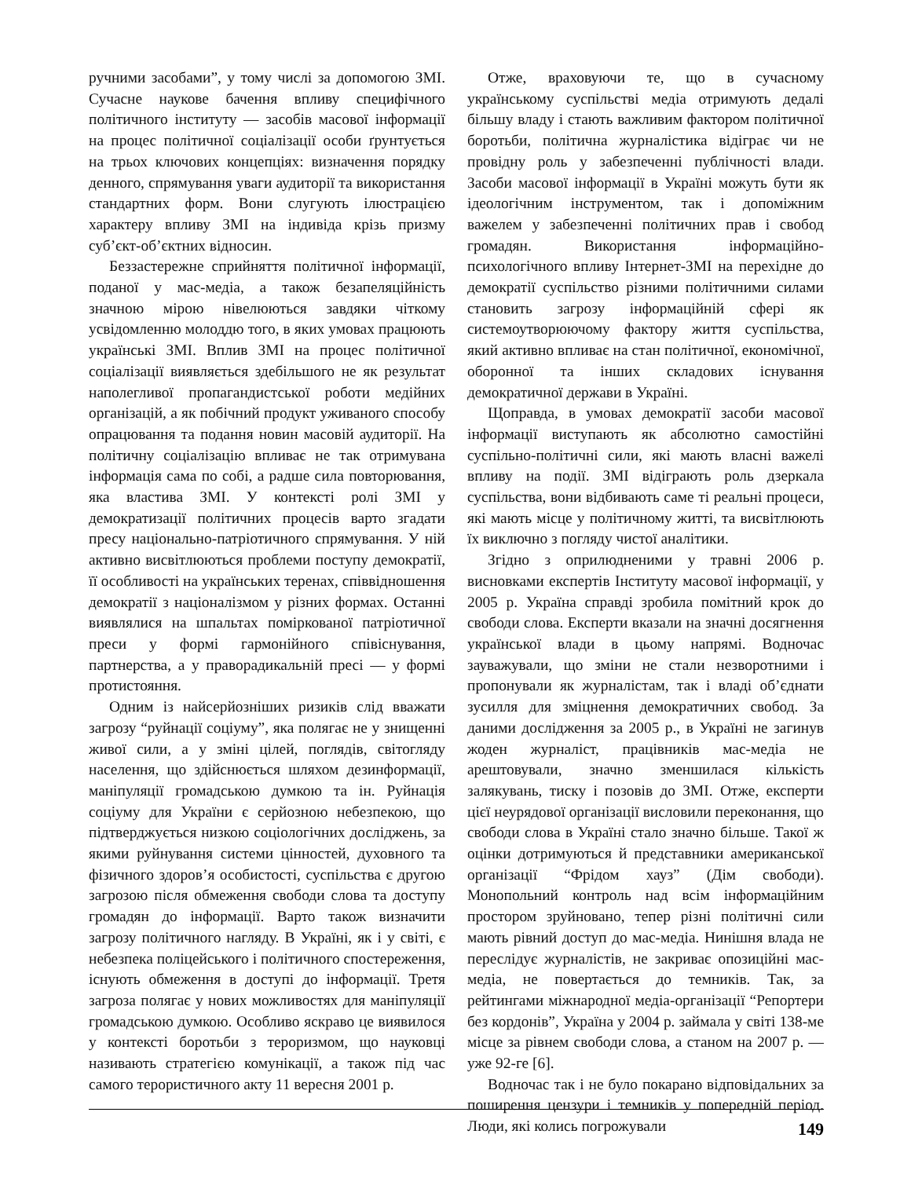ручними засобами”, у тому числі за допомогою ЗМІ. Сучасне наукове бачення впливу специфічного політичного інституту — засобів масової інформації на процес політичної соціалізації особи ґрунтується на трьох ключових концепціях: визначення порядку денного, спрямування уваги аудиторії та використання стандартних форм. Вони слугують ілюстрацією характеру впливу ЗМІ на індивіда крізь призму суб’єкт-об’єктних відносин.
Беззастережне сприйняття політичної інформації, поданої у мас-медіа, а також безапеляційність значною мірою нівелюються завдяки чіткому усвідомленню молоддю того, в яких умовах працюють українські ЗМІ. Вплив ЗМІ на процес політичної соціалізації виявляється здебільшого не як результат наполегливої пропагандистської роботи медійних організацій, а як побічний продукт уживаного способу опрацювання та подання новин масовій аудиторії. На політичну соціалізацію впливає не так отримувана інформація сама по собі, а радше сила повторювання, яка властива ЗМІ. У контексті ролі ЗМІ у демократизації політичних процесів варто згадати пресу національно-патріотичного спрямування. У ній активно висвітлюються проблеми поступу демократії, її особливості на українських теренах, співвідношення демократії з націоналізмом у різних формах. Останні виявлялися на шпальтах поміркованої патріотичної преси у формі гармонійного співіснування, партнерства, а у праворадикальній пресі — у формі протистояння.
Одним із найсерйозніших ризиків слід вважати загрозу “руйнації соціуму”, яка полягає не у знищенні живої сили, а у зміні цілей, поглядів, світогляду населення, що здійснюється шляхом дезинформації, маніпуляції громадською думкою та ін. Руйнація соціуму для України є серйозною небезпекою, що підтверджується низкою соціологічних досліджень, за якими руйнування системи цінностей, духовного та фізичного здоров’я особистості, суспільства є другою загрозою після обмеження свободи слова та доступу громадян до інформації. Варто також визначити загрозу політичного нагляду. В Україні, як і у світі, є небезпека поліцейського і політичного спостереження, існують обмеження в доступі до інформації. Третя загроза полягає у нових можливостях для маніпуляції громадською думкою. Особливо яскраво це виявилося у контексті боротьби з тероризмом, що науковці називають стратегією комунікації, а також під час самого терористичного акту 11 вересня 2001 р.
Отже, враховуючи те, що в сучасному українському суспільстві медіа отримують дедалі більшу владу і стають важливим фактором політичної боротьби, політична журналістика відіграє чи не провідну роль у забезпеченні публічності влади. Засоби масової інформації в Україні можуть бути як ідеологічним інструментом, так і допоміжним важелем у забезпеченні політичних прав і свобод громадян. Використання інформаційно-психологічного впливу Інтернет-ЗМІ на перехідне до демократії суспільство різними політичними силами становить загрозу інформаційній сфері як системоутворюючому фактору життя суспільства, який активно впливає на стан політичної, економічної, оборонної та інших складових існування демократичної держави в Україні.
Щоправда, в умовах демократії засоби масової інформації виступають як абсолютно самостійні суспільно-політичні сили, які мають власні важелі впливу на події. ЗМІ відіграють роль дзеркала суспільства, вони відбивають саме ті реальні процеси, які мають місце у політичному житті, та висвітлюють їх виключно з погляду чистої аналітики.
Згідно з оприлюдненими у травні 2006 р. висновками експертів Інституту масової інформації, у 2005 р. Україна справді зробила помітний крок до свободи слова. Експерти вказали на значні досягнення української влади в цьому напрямі. Водночас зауважували, що зміни не стали незворотними і пропонували як журналістам, так і владі об’єднати зусилля для зміцнення демократичних свобод. За даними дослідження за 2005 р., в Україні не загинув жоден журналіст, працівників мас-медіа не арештовували, значно зменшилася кількість залякувань, тиску і позовів до ЗМІ. Отже, експерти цієї неурядової організації висловили переконання, що свободи слова в Україні стало значно більше. Такої ж оцінки дотримуються й представники американської організації “Фрідом хауз” (Дім свободи). Монопольний контроль над всім інформаційним простором зруйновано, тепер різні політичні сили мають рівний доступ до мас-медіа. Нинішня влада не переслідує журналістів, не закриває опозиційні мас-медіа, не повертається до темників. Так, за рейтингами міжнародної медіа-організації “Репортери без кордонів”, Україна у 2004 р. займала у світі 138-ме місце за рівнем свободи слова, а станом на 2007 р. — уже 92-ге [6].
Водночас так і не було покарано відповідальних за поширення цензури і темників у попередній період. Люди, які колись погрожували
149